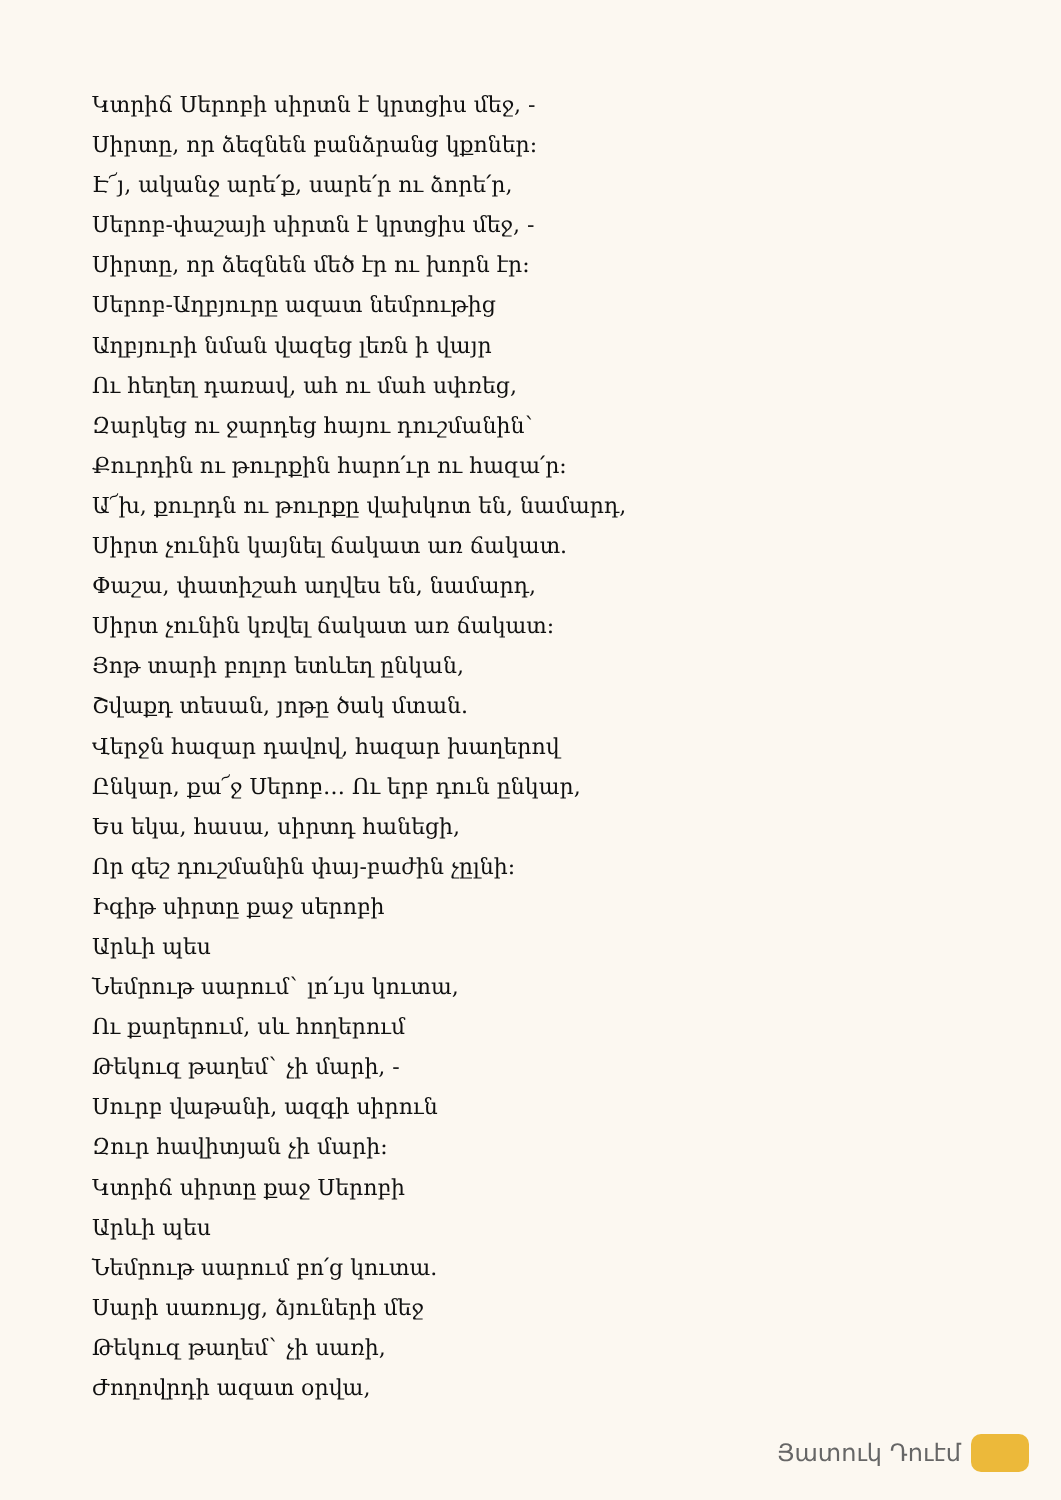Կտրիճ Սերոբի սիրտն է կրտցիս մեջ, -
Սիրտը, որ ձեզնեն բանձրանց կքոներ:
Է՜յ, ականջ արե՛ք, սարե՛ր ու ձորե՛ր,
Սերոբ-փաշայի սիրտն է կրտցիս մեջ, -
Սիրտը, որ ձեզնեն մեծ էր ու խորն էր:
Սերոբ-Աղբյուրը ազատ նեմրութից
Աղբյուրի նման վազեց լեռն ի վայր
Ու հեղեղ դառավ, ահ ու մահ սփռեց,
Զարկեց ու ջարդեց հայու դուշմանին`
Քուրդին ու թուրքին հարո՛ւր ու հազա՛ր:
Ա՜խ, քուրդն ու թուրքը վախկոտ են, նամարդ,
Սիրտ չունին կայնել ճակատ առ ճակատ.
Փաշա, փատիշահ աղվես են, նամարդ,
Սիրտ չունին կռվել ճակատ առ ճակատ:
Յոթ տարի բոլոր ետևեղ ընկան,
Շվաքդ տեսան, յոթը ծակ մտան.
Վերջն հազար դավով, հազար խաղերով
Ընկար, քա՜ջ Սերոբ… Ու երբ դուն ընկար,
Ես եկա, հասա, սիրտդ հանեցի,
Որ գեշ դուշմանին փայ-բաժին չըլնի:
Իգիթ սիրտը քաջ սերոբի
Արևի պես
Նեմրութ սարում` լո՛ւյս կուտա,
Ու քարերում, սև հողերում
Թեկուզ թաղեմ` չի մարի, -
Սուրբ վաթանի, ազգի սիրուն
Զուր հավիտյան չի մարի:
Կտրիճ սիրտը քաջ Սերոբի
Արևի պես
Նեմրութ սարում բո՛ց կուտա.
Սարի սառույց, ձյուների մեջ
Թեկուզ թաղեմ` չի սառի,
Ժողովրդի ազատ օրվա,
Յատուկ Դուէմ